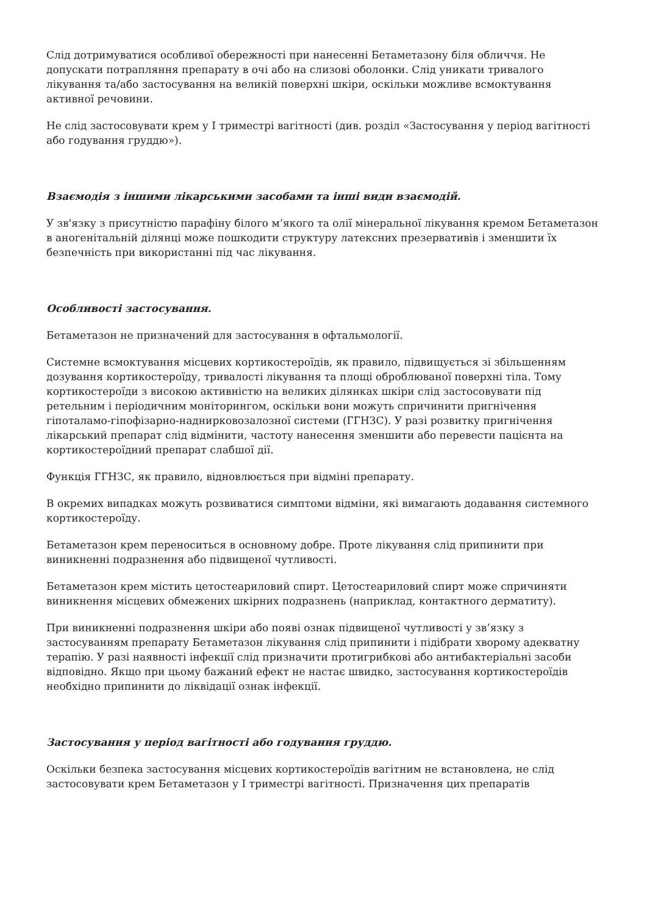Слід дотримуватися особливої обережності при нанесенні Бетаметазону біля обличчя. Не допускати потрапляння препарату в очі або на слизові оболонки. Слід уникати тривалого лікування та/або застосування на великій поверхні шкіри, оскільки можливе всмоктування активної речовини.
Не слід застосовувати крем у I триместрі вагітності (див. розділ «Застосування у період вагітності або годування груддю»).
Взаємодія з іншими лікарськими засобами та інші види взаємодій.
У зв'язку з присутністю парафіну білого м’якого та олії мінеральної лікування кремом Бетаметазон в аногенітальній ділянці може пошкодити структуру латексних презервативів і зменшити їх безпечність при використанні під час лікування.
Особливості застосування.
Бетаметазон не призначений для застосування в офтальмології.
Системне всмоктування місцевих кортикостероїдів, як правило, підвищується зі збільшенням дозування кортикостероїду, тривалості лікування та площі оброблюваної поверхні тіла. Тому кортикостероїди з високою активністю на великих ділянках шкіри слід застосовувати під ретельним і періодичним моніторингом, оскільки вони можуть спричинити пригнічення гіпоталамо-гіпофізарно-наднирковозалозної системи (ГГНЗС). У разі розвитку пригнічення лікарський препарат слід відмінити, частоту нанесення зменшити або перевести пацієнта на кортикостероїдний препарат слабшої дії.
Функція ГГНЗС, як правило, відновлюється при відміні препарату.
В окремих випадках можуть розвиватися симптоми відміни, які вимагають додавання системного кортикостероїду.
Бетаметазон крем переноситься в основному добре. Проте лікування слід припинити при виникненні подразнення або підвищеної чутливості.
Бетаметазон крем містить цетостеариловий спирт. Цетостеариловий спирт може спричиняти виникнення місцевих обмежених шкірних подразнень (наприклад, контактного дерматиту).
При виникненні подразнення шкіри або появі ознак підвищеної чутливості у зв’язку з застосуванням препарату Бетаметазон лікування слід припинити і підібрати хворому адекватну терапію. У разі наявності інфекції слід призначити протигрибкові або антибактеріальні засоби відповідно. Якщо при цьому бажаний ефект не настає швидко, застосування кортикостероїдів необхідно припинити до ліквідації ознак інфекції.
Застосування у період вагітності або годування груддю.
Оскільки безпека застосування місцевих кортикостероїдів вагітним не встановлена, не слід застосовувати крем Бетаметазон у I триместрі вагітності. Призначення цих препаратів